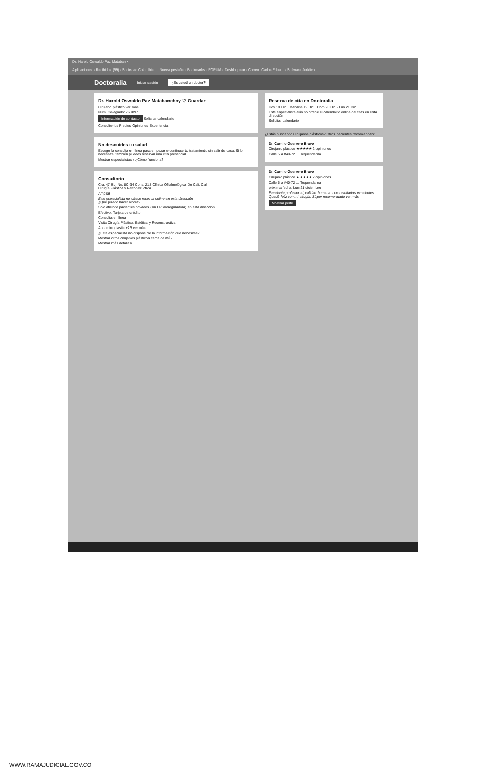Dr. Harold Oswaldo Paz Mataban ×
Aplicaciones · Recibidos (59) · Sociedad Colombia... · Nueva pestaña · Bookmarks · FORUM · Desbloquear · Correo: Carlos Edua... · Software Jurídico
Doctoralia Iniciar sesión ¿Es usted un doctor?
Dr. Harold Oswaldo Paz Matabanchoy ♡ Guardar
Cirujano plástico ver más
Núm. Colegiado: 760897
Información de contacto Solicitar calendario
Consultorios Precios Opiniones Experiencia
No descuides tu salud
Escoge la consulta en línea para empezar o continuar tu tratamiento sin salir de casa. Si lo necesitas, también puedes reservar una cita presencial.
Mostrar especialistas › ¿Cómo funciona?
Consultorio
Cra. 47 Sur No. 8C-94 Cons. 218 Clínica Oftalmológica De Cali, Cali
Cirugía Plástica y Reconstructiva
Ampliar
Este especialista no ofrece reserva online en esta dirección
¿Qué puedo hacer ahora?
Solo atiende pacientes privados (sin EPS/aseguradora) en esta dirección
Efectivo, Tarjeta de crédito
Consulta en línea
Visita Cirugía Plástica, Estética y Reconstructiva
Abdominoplastia +23 ver más
¿Este especialista no dispone de la información que necesitas?
Mostrar otros cirujanos plásticos cerca de mí ›
Mostrar más detalles
Reserva de cita en Doctoralia
Hoy 18 Dic · Mañana 19 Dic · Dom 20 Dic · Lun 21 Dic
Este especialista aún no ofrece el calendario online de citas en esta dirección
Solicitar calendario
¿Estás buscando Cirujanos plásticos? Otros pacientes recomiendan:
Dr. Camilo Guerrero Bravo
Cirujano plástico ★★★★★ 2 opiniones
Calle 5 a #40-72 ... Tequendama
Dr. Camilo Guerrero Bravo
Cirujano plástico ★★★★★ 2 opiniones
Calle 5 a #40-72 ... Tequendama
próxima fecha: Lun 21 diciembre
Excelente profesional, calidad humana. Los resultados excelentes. Quedé feliz con mi cirugía. Súper recomendado ver más
Mostrar perfil
WWW.RAMAJUDICIAL.GOV.CO